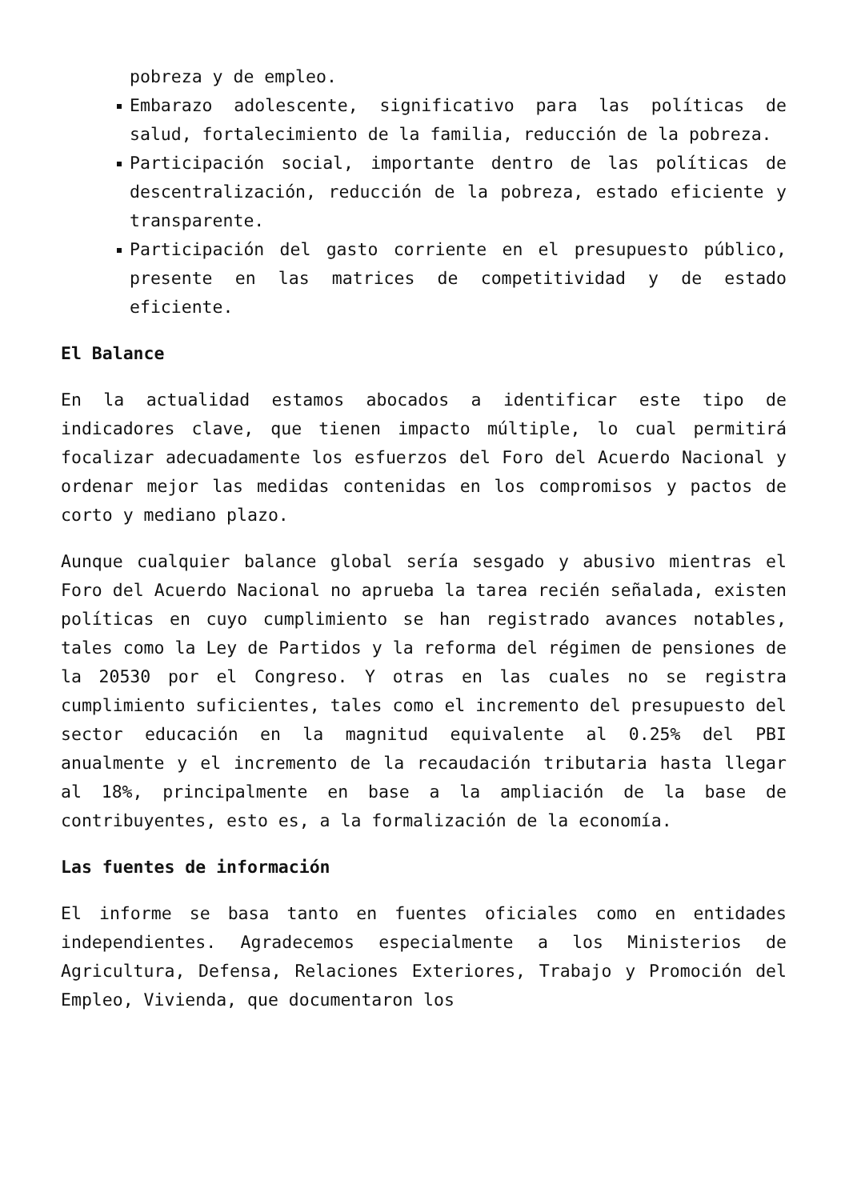pobreza y de empleo.
Embarazo adolescente, significativo para las políticas de salud, fortalecimiento de la familia, reducción de la pobreza.
Participación social, importante dentro de las políticas de descentralización, reducción de la pobreza, estado eficiente y transparente.
Participación del gasto corriente en el presupuesto público, presente en las matrices de competitividad y de estado eficiente.
El Balance
En la actualidad estamos abocados a identificar este tipo de indicadores clave, que tienen impacto múltiple, lo cual permitirá focalizar adecuadamente los esfuerzos del Foro del Acuerdo Nacional y ordenar mejor las medidas contenidas en los compromisos y pactos de corto y mediano plazo.
Aunque cualquier balance global sería sesgado y abusivo mientras el Foro del Acuerdo Nacional no aprueba la tarea recién señalada, existen políticas en cuyo cumplimiento se han registrado avances notables, tales como la Ley de Partidos y la reforma del régimen de pensiones de la 20530 por el Congreso. Y otras en las cuales no se registra cumplimiento suficientes, tales como el incremento del presupuesto del sector educación en la magnitud equivalente al 0.25% del PBI anualmente y el incremento de la recaudación tributaria hasta llegar al 18%, principalmente en base a la ampliación de la base de contribuyentes, esto es, a la formalización de la economía.
Las fuentes de información
El informe se basa tanto en fuentes oficiales como en entidades independientes. Agradecemos especialmente a los Ministerios de Agricultura, Defensa, Relaciones Exteriores, Trabajo y Promoción del Empleo, Vivienda, que documentaron los